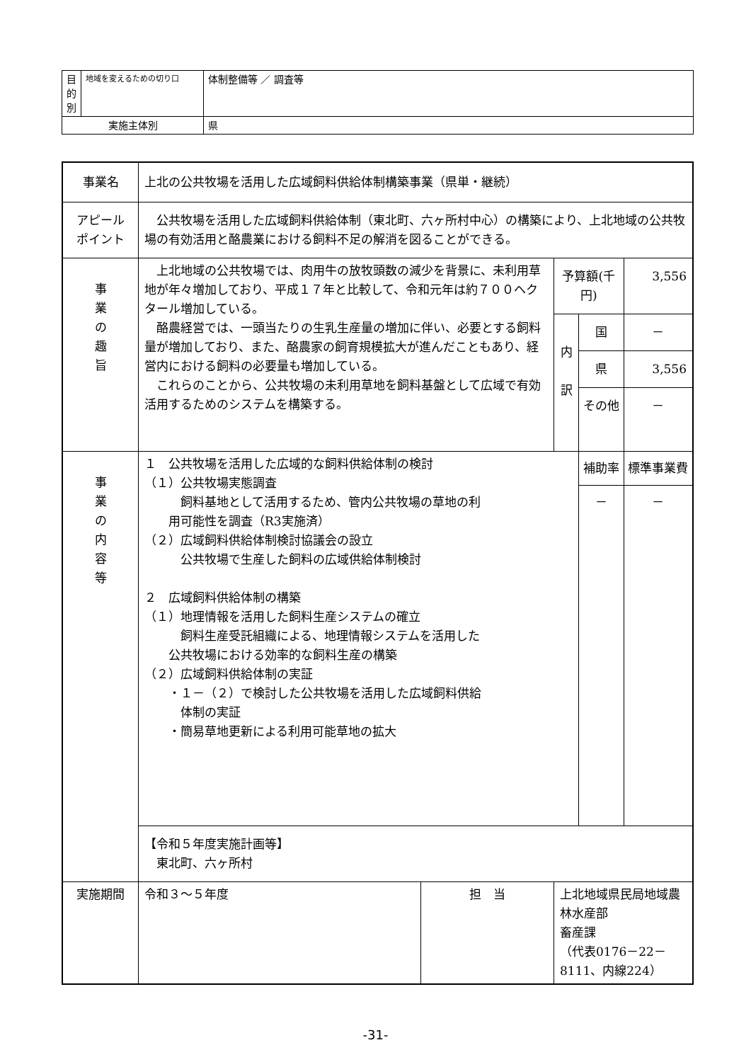| 目 的 別 | 地域を変えるための切り口 | 体制整備等 ／ 調査等 |
| 実施主体別 | | 県 |
| 事業名 | 上北の公共牧場を活用した広域飼料供給体制構築事業（県単・継続） | | | | |
| アピール ポイント | 公共牧場を活用した広域飼料供給体制（東北町、六ヶ所村中心）の構築により、上北地域の公共牧場の有効活用と酪農業における飼料不足の解消を図ることができる。 | | | | |
| 事 業 の 趣 旨 | 上北地域の公共牧場では、肉用牛の放牧頭数の減少を背景に、未利用草地が年々増加しており、平成１７年と比較して、令和元年は約７００ヘクタール増加している。 酪農経営では、一頭当たりの生乳生産量の増加に伴い、必要とする飼料量が増加しており、また、酪農家の飼育規模拡大が進んだこともあり、経営内における飼料の必要量も増加している。 これらのことから、公共牧場の未利用草地を飼料基盤として広域で有効活用するためのシステムを構築する。 | | 予算額(千円) | | 3,556 |
| | | | 内 訳 | 国 | － |
| | | | | 県 | 3,556 |
| | | | | その他 | － |
| 事 業 の 内 容 等 | １ 公共牧場を活用した広域的な飼料供給体制の検討 （１）公共牧場実態調査 飼料基地として活用するため、管内公共牧場の草地の利 用可能性を調査（R3実施済） （２）広域飼料供給体制検討協議会の設立 公共牧場で生産した飼料の広域供給体制検討 ２ 広域飼料供給体制の構築 （１）地理情報を活用した飼料生産システムの確立 飼料生産受託組織による、地理情報システムを活用した 公共牧場における効率的な飼料生産の構築 （２）広域飼料供給体制の実証 ・１－（２）で検討した公共牧場を活用した広域飼料供給 体制の実証 ・簡易草地更新による利用可能草地の拡大 | | | 補助率 － | 標準事業費 － |
| | 【令和５年度実施計画等】 東北町、六ヶ所村 | | | | |
| 実施期間 | 令和３～５年度 | 担 当 | 上北地域県民局地域農林水産部 畜産課 （代表0176－22－8111、内線224） | | |
-31-